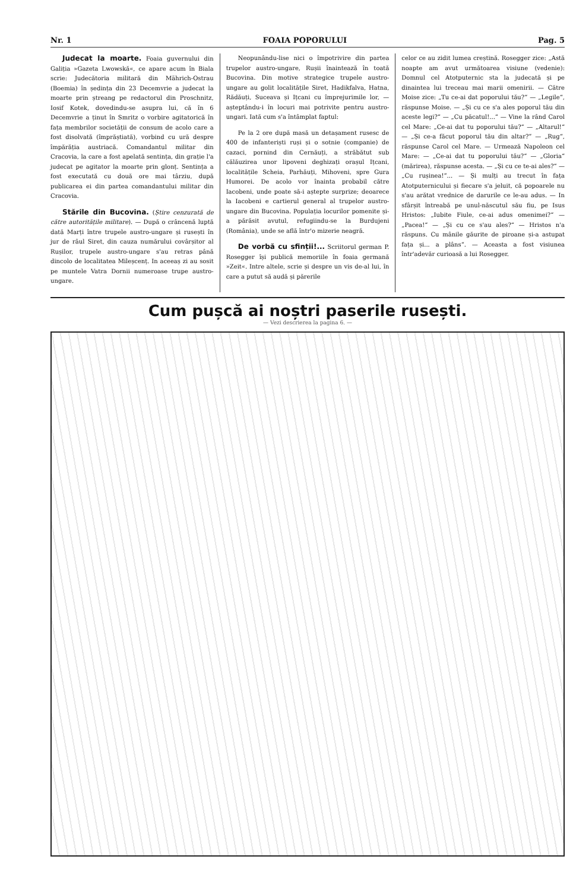Nr. 1 FOAIA POPORULUI Pag. 5
Judecat la moarte. Foaia guvernului din Galiția »Gazeta Lwowskă«, ce apare acum în Biala scrie: Judecătoria militară din Mährich-Ostrau (Boemia) în ședința din 23 Decemvrie a judecat la moarte prin ștreang pe redactorul din Proschnitz, Iosif Kotek, dovedindu-se asupra lui, că în 6 Decemvrie a ținut în Smritz o vorbire agitatorică în fața membrilor societății de consum de acolo care a fost disolvată (împrăștiată), vorbind cu ură despre împărăția austriacă. Comandantul militar din Cracovia, la care a fost apelată sentința, din grație l'a judecat pe agitator la moarte prin glonț. Sentința a fost executată cu două ore mai târziu, după publicarea ei din partea comandantului militar din Cracovia.
Stările din Bucovina. (Știre cenzurată de către autoritățile militare). — După o crâncenă luptă dată Marți între trupele austro-ungare și rusești în jur de râul Siret, din cauza numărului covârșitor al Rușilor, trupele austro-ungare s'au retras până dincolo de localitatea Mileșcenț. In aceeaș zi au sosit pe muntele Vatra Dornii numeroase trupe austro-ungare.
Neopunându-lise nici o împotrivire din partea trupelor austro-ungare, Rușii înaintează în toată Bucovina. Din motive strategice trupele austro-ungare au golit localitățile Siret, Hadikfalva, Hatna, Rădăuți, Suceava și Ițcani cu împrejurimile lor, — așteptându-i în locuri mai potrivite pentru austro-ungari. Iată cum s'a întâmplat faptul:
Pe la 2 ore după masă un detașament rusesc de 400 de infanteriști ruși și o sotnie (companie) de cazaci, pornind din Cernăuți, a străbătut sub călăuzirea unor lipoveni deghizați orașul Ițcani, localitățile Scheia, Parhăuți, Mihoveni, spre Gura Humorei. De acolo vor înainta probabil către Iacobeni, unde poate să-i aștepte surprize; deoarece la Iacobeni e cartierul general al trupelor austro-ungare din Bucovina. Populația locurilor pomenite și-a părăsit avutul, refugiindu-se la Burdujeni (România), unde se află într'o mizerie neagră.
De vorbă cu sfinții!... Scriitorul german P. Rosegger își publică memoriile în foaia germană »Zeit«. Intre altele, scrie și despre un vis de-al lui, în care a putut să audă și părerile
celor ce au zidit lumea creștină. Rosegger zice: „Astă noapte am avut următoarea visiune (vedenie): Domnul cel Atotputernic sta la judecată și pe dinaintea lui treceau mai marii omenirii. — Către Moise zice: „Tu ce-ai dat poporului tău?“ — „Legile“, răspunse Moise. — „Și cu ce s'a ales poporul tău din aceste legi?“ — „Cu păcatul!...“ — Vine la rând Carol cel Mare: „Ce-ai dat tu poporului tău?“ — „Altarul!“ — „Și ce-a făcut poporul tău din altar?“ — „Rug“, răspunse Carol cel Mare. — Urmează Napoleon cel Mare: — „Ce-ai dat tu poporului tău?“ — „Gloria“ (mărirea), răspunse acesta. — „Și cu ce te-ai ales?“ — „Cu rușinea!“... — Și mulți au trecut în fața Atotputernicului și fiecare s'a jeluit, că popoarele nu s'au arătat vrednice de darurile ce le-au adus. — In sfârșit întreabă pe unul-născutul său fiu, pe Isus Hristos: „Iubite Fiule, ce-ai adus omenimei?“ — „Pacea!“ — „Și cu ce s'au ales?“ — Hristos n'a răspuns. Cu mânile găurite de piroane și-a astupat fața și... a plâns“. — Aceasta a fost visiunea într'adevăr curioasă a lui Rosegger.
Cum pușcă ai noștri paserile rusești.
— Vezi descrierea la pagina 6. —